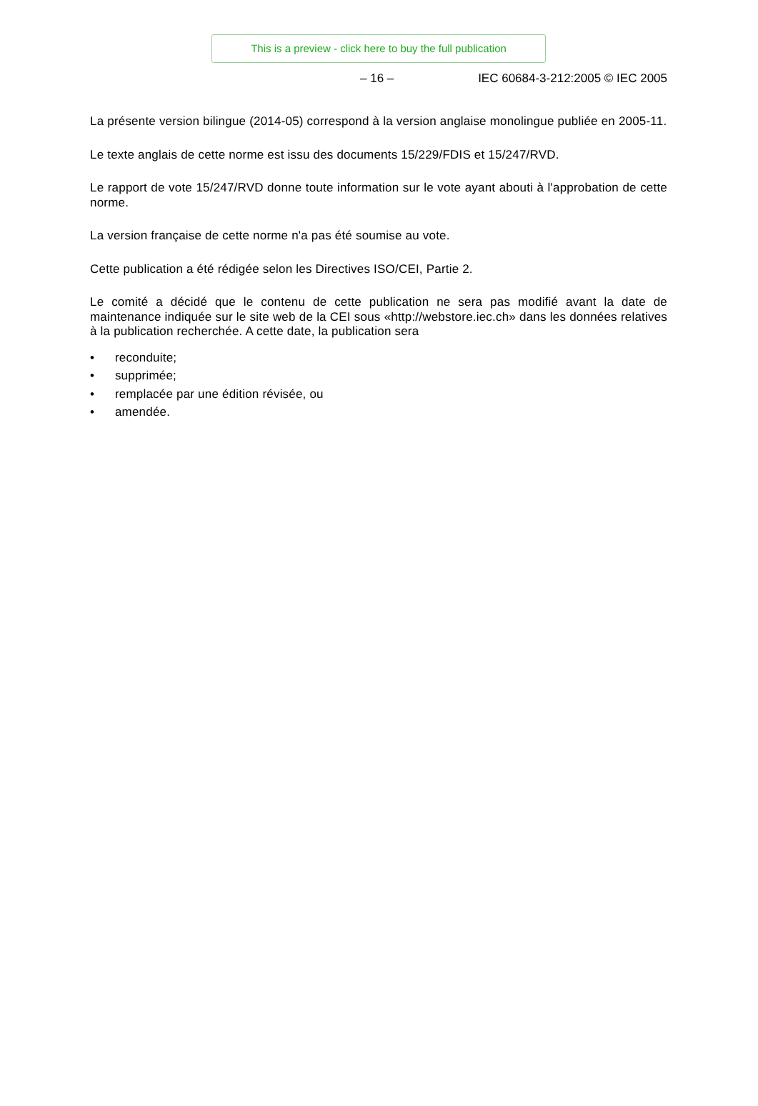This is a preview - click here to buy the full publication
– 16 – IEC 60684-3-212:2005 © IEC 2005
La présente version bilingue (2014-05) correspond à la version anglaise monolingue publiée en 2005-11.
Le texte anglais de cette norme est issu des documents 15/229/FDIS et 15/247/RVD.
Le rapport de vote 15/247/RVD donne toute information sur le vote ayant abouti à l'approbation de cette norme.
La version française de cette norme n'a pas été soumise au vote.
Cette publication a été rédigée selon les Directives ISO/CEI, Partie 2.
Le comité a décidé que le contenu de cette publication ne sera pas modifié avant la date de maintenance indiquée sur le site web de la CEI sous «http://webstore.iec.ch» dans les données relatives à la publication recherchée. A cette date, la publication sera
• reconduite;
• supprimée;
• remplacée par une édition révisée, ou
• amendée.